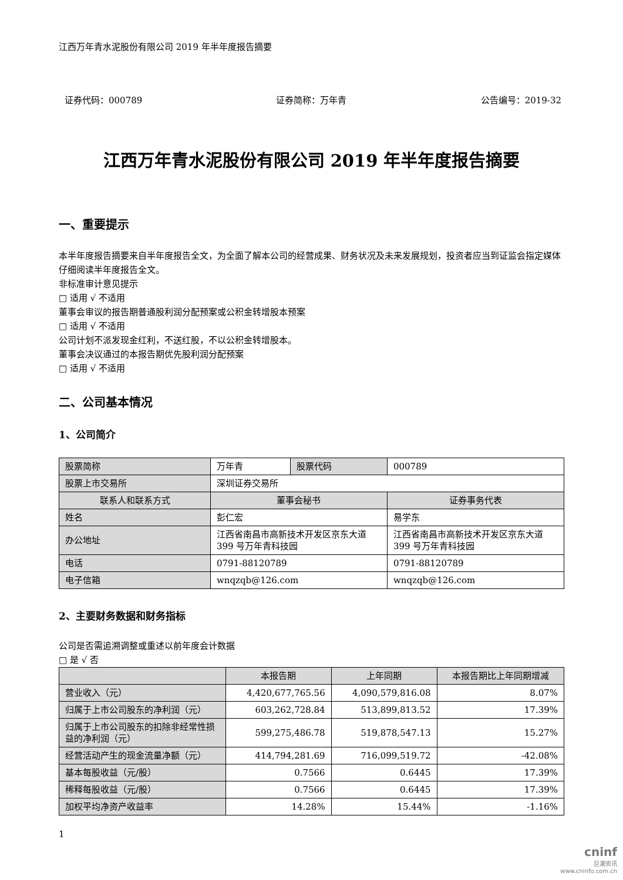江西万年青水泥股份有限公司 2019 年半年度报告摘要
证券代码：000789 证券简称：万年青 公告编号：2019-32
江西万年青水泥股份有限公司 2019 年半年度报告摘要
一、重要提示
本半年度报告摘要来自半年度报告全文，为全面了解本公司的经营成果、财务状况及未来发展规划，投资者应当到证监会指定媒体仔细阅读半年度报告全文。
非标准审计意见提示
□ 适用 √ 不适用
董事会审议的报告期普通股利润分配预案或公积金转增股本预案
□ 适用 √ 不适用
公司计划不派发现金红利，不送红股，不以公积金转增股本。
董事会决议通过的本报告期优先股利润分配预案
□ 适用 √ 不适用
二、公司基本情况
1、公司简介
| 股票简称 | 万年青 | 股票代码 | 000789 |
| 股票上市交易所 | 深圳证券交易所 | | |
| 联系人和联系方式 | 董事会秘书 | | 证券事务代表 |
| 姓名 | 彭仁宏 | | 易学东 |
| 办公地址 | 江西省南昌市高新技术开发区京东大道 399 号万年青科技园 | | 江西省南昌市高新技术开发区京东大道 399 号万年青科技园 |
| 电话 | 0791-88120789 | | 0791-88120789 |
| 电子信箱 | wnqzqb@126.com | | wnqzqb@126.com |
2、主要财务数据和财务指标
公司是否需追溯调整或重述以前年度会计数据
□ 是 √ 否
| | 本报告期 | 上年同期 | 本报告期比上年同期增减 |
| --- | --- | --- | --- |
| 营业收入（元） | 4,420,677,765.56 | 4,090,579,816.08 | 8.07% |
| 归属于上市公司股东的净利润（元） | 603,262,728.84 | 513,899,813.52 | 17.39% |
| 归属于上市公司股东的扣除非经常性损益的净利润（元） | 599,275,486.78 | 519,878,547.13 | 15.27% |
| 经营活动产生的现金流量净额（元） | 414,794,281.69 | 716,099,519.72 | -42.08% |
| 基本每股收益（元/股） | 0.7566 | 0.6445 | 17.39% |
| 稀释每股收益（元/股） | 0.7566 | 0.6445 | 17.39% |
| 加权平均净资产收益率 | 14.28% | 15.44% | -1.16% |
1
cninf
巨潮资讯
www.cninfo.com.cn